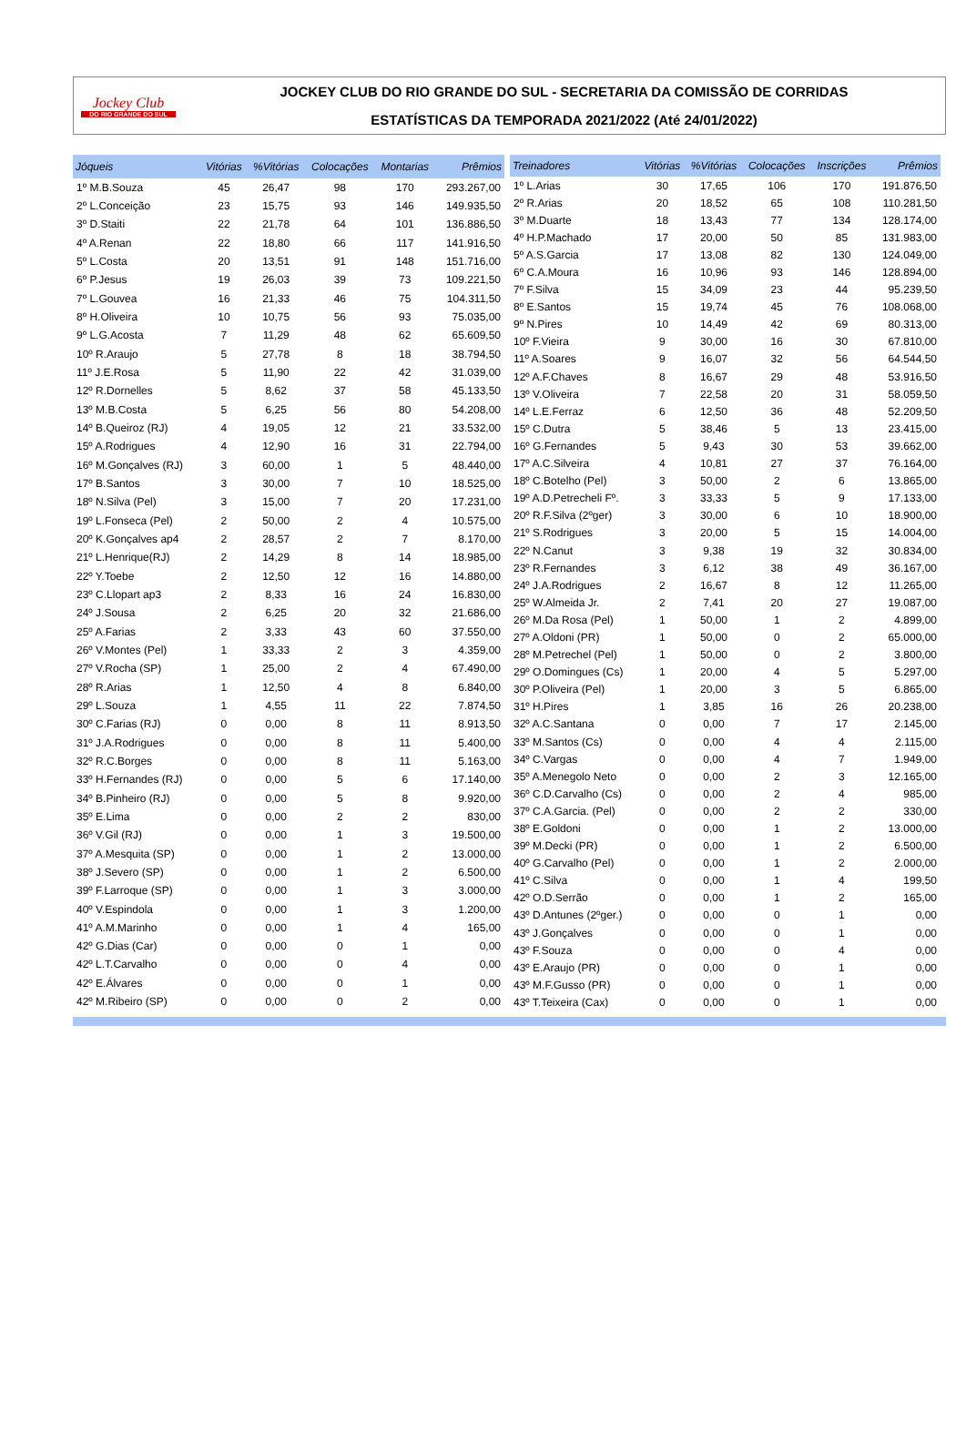Jockey Club
DO RIO GRANDE DO SUL
JOCKEY CLUB DO RIO GRANDE DO SUL - SECRETARIA DA COMISSÃO DE CORRIDAS
ESTATÍSTICAS DA TEMPORADA 2021/2022 (Até 24/01/2022)
| Jóqueis | Vitórias | %Vitórias | Colocações | Montarias | Prêmios |
| --- | --- | --- | --- | --- | --- |
| 1º M.B.Souza | 45 | 26,47 | 98 | 170 | 293.267,00 |
| 2º L.Conceição | 23 | 15,75 | 93 | 146 | 149.935,50 |
| 3º D.Staiti | 22 | 21,78 | 64 | 101 | 136.886,50 |
| 4º A.Renan | 22 | 18,80 | 66 | 117 | 141.916,50 |
| 5º L.Costa | 20 | 13,51 | 91 | 148 | 151.716,00 |
| 6º P.Jesus | 19 | 26,03 | 39 | 73 | 109.221,50 |
| 7º L.Gouvea | 16 | 21,33 | 46 | 75 | 104.311,50 |
| 8º H.Oliveira | 10 | 10,75 | 56 | 93 | 75.035,00 |
| 9º L.G.Acosta | 7 | 11,29 | 48 | 62 | 65.609,50 |
| 10º R.Araujo | 5 | 27,78 | 8 | 18 | 38.794,50 |
| 11º J.E.Rosa | 5 | 11,90 | 22 | 42 | 31.039,00 |
| 12º R.Dornelles | 5 | 8,62 | 37 | 58 | 45.133,50 |
| 13º M.B.Costa | 5 | 6,25 | 56 | 80 | 54.208,00 |
| 14º B.Queiroz (RJ) | 4 | 19,05 | 12 | 21 | 33.532,00 |
| 15º A.Rodrigues | 4 | 12,90 | 16 | 31 | 22.794,00 |
| 16º M.Gonçalves (RJ) | 3 | 60,00 | 1 | 5 | 48.440,00 |
| 17º B.Santos | 3 | 30,00 | 7 | 10 | 18.525,00 |
| 18º N.Silva (Pel) | 3 | 15,00 | 7 | 20 | 17.231,00 |
| 19º L.Fonseca (Pel) | 2 | 50,00 | 2 | 4 | 10.575,00 |
| 20º K.Gonçalves ap4 | 2 | 28,57 | 2 | 7 | 8.170,00 |
| 21º L.Henrique(RJ) | 2 | 14,29 | 8 | 14 | 18.985,00 |
| 22º Y.Toebe | 2 | 12,50 | 12 | 16 | 14.880,00 |
| 23º C.Llopart ap3 | 2 | 8,33 | 16 | 24 | 16.830,00 |
| 24º J.Sousa | 2 | 6,25 | 20 | 32 | 21.686,00 |
| 25º A.Farias | 2 | 3,33 | 43 | 60 | 37.550,00 |
| 26º V.Montes (Pel) | 1 | 33,33 | 2 | 3 | 4.359,00 |
| 27º V.Rocha (SP) | 1 | 25,00 | 2 | 4 | 67.490,00 |
| 28º R.Arias | 1 | 12,50 | 4 | 8 | 6.840,00 |
| 29º L.Souza | 1 | 4,55 | 11 | 22 | 7.874,50 |
| 30º C.Farias (RJ) | 0 | 0,00 | 8 | 11 | 8.913,50 |
| 31º J.A.Rodrigues | 0 | 0,00 | 8 | 11 | 5.400,00 |
| 32º R.C.Borges | 0 | 0,00 | 8 | 11 | 5.163,00 |
| 33º H.Fernandes (RJ) | 0 | 0,00 | 5 | 6 | 17.140,00 |
| 34º B.Pinheiro (RJ) | 0 | 0,00 | 5 | 8 | 9.920,00 |
| 35º E.Lima | 0 | 0,00 | 2 | 2 | 830,00 |
| 36º V.Gil (RJ) | 0 | 0,00 | 1 | 3 | 19.500,00 |
| 37º A.Mesquita (SP) | 0 | 0,00 | 1 | 2 | 13.000,00 |
| 38º J.Severo (SP) | 0 | 0,00 | 1 | 2 | 6.500,00 |
| 39º F.Larroque (SP) | 0 | 0,00 | 1 | 3 | 3.000,00 |
| 40º V.Espindola | 0 | 0,00 | 1 | 3 | 1.200,00 |
| 41º A.M.Marinho | 0 | 0,00 | 1 | 4 | 165,00 |
| 42º G.Dias (Car) | 0 | 0,00 | 0 | 1 | 0,00 |
| 42º L.T.Carvalho | 0 | 0,00 | 0 | 4 | 0,00 |
| 42º E.Álvares | 0 | 0,00 | 0 | 1 | 0,00 |
| 42º M.Ribeiro (SP) | 0 | 0,00 | 0 | 2 | 0,00 |
| Treinadores | Vitórias | %Vitórias | Colocações | Inscrições | Prêmios |
| --- | --- | --- | --- | --- | --- |
| 1º L.Arias | 30 | 17,65 | 106 | 170 | 191.876,50 |
| 2º R.Arias | 20 | 18,52 | 65 | 108 | 110.281,50 |
| 3º M.Duarte | 18 | 13,43 | 77 | 134 | 128.174,00 |
| 4º H.P.Machado | 17 | 20,00 | 50 | 85 | 131.983,00 |
| 5º A.S.Garcia | 17 | 13,08 | 82 | 130 | 124.049,00 |
| 6º C.A.Moura | 16 | 10,96 | 93 | 146 | 128.894,00 |
| 7º F.Silva | 15 | 34,09 | 23 | 44 | 95.239,50 |
| 8º E.Santos | 15 | 19,74 | 45 | 76 | 108.068,00 |
| 9º N.Pires | 10 | 14,49 | 42 | 69 | 80.313,00 |
| 10º F.Vieira | 9 | 30,00 | 16 | 30 | 67.810,00 |
| 11º A.Soares | 9 | 16,07 | 32 | 56 | 64.544,50 |
| 12º A.F.Chaves | 8 | 16,67 | 29 | 48 | 53.916,50 |
| 13º V.Oliveira | 7 | 22,58 | 20 | 31 | 58.059,50 |
| 14º L.E.Ferraz | 6 | 12,50 | 36 | 48 | 52.209,50 |
| 15º C.Dutra | 5 | 38,46 | 5 | 13 | 23.415,00 |
| 16º G.Fernandes | 5 | 9,43 | 30 | 53 | 39.662,00 |
| 17º A.C.Silveira | 4 | 10,81 | 27 | 37 | 76.164,00 |
| 18º C.Botelho (Pel) | 3 | 50,00 | 2 | 6 | 13.865,00 |
| 19º A.D.Petrecheli Fº. | 3 | 33,33 | 5 | 9 | 17.133,00 |
| 20º R.F.Silva (2ºger) | 3 | 30,00 | 6 | 10 | 18.900,00 |
| 21º S.Rodrigues | 3 | 20,00 | 5 | 15 | 14.004,00 |
| 22º N.Canut | 3 | 9,38 | 19 | 32 | 30.834,00 |
| 23º R.Fernandes | 3 | 6,12 | 38 | 49 | 36.167,00 |
| 24º J.A.Rodrigues | 2 | 16,67 | 8 | 12 | 11.265,00 |
| 25º W.Almeida Jr. | 2 | 7,41 | 20 | 27 | 19.087,00 |
| 26º M.Da Rosa (Pel) | 1 | 50,00 | 1 | 2 | 4.899,00 |
| 27º A.Oldoni (PR) | 1 | 50,00 | 0 | 2 | 65.000,00 |
| 28º M.Petrechel (Pel) | 1 | 50,00 | 0 | 2 | 3.800,00 |
| 29º O.Domingues (Cs) | 1 | 20,00 | 4 | 5 | 5.297,00 |
| 30º P.Oliveira (Pel) | 1 | 20,00 | 3 | 5 | 6.865,00 |
| 31º H.Pires | 1 | 3,85 | 16 | 26 | 20.238,00 |
| 32º A.C.Santana | 0 | 0,00 | 7 | 17 | 2.145,00 |
| 33º M.Santos (Cs) | 0 | 0,00 | 4 | 4 | 2.115,00 |
| 34º C.Vargas | 0 | 0,00 | 4 | 7 | 1.949,00 |
| 35º A.Menegolo Neto | 0 | 0,00 | 2 | 3 | 12.165,00 |
| 36º C.D.Carvalho (Cs) | 0 | 0,00 | 2 | 4 | 985,00 |
| 37º C.A.Garcia. (Pel) | 0 | 0,00 | 2 | 2 | 330,00 |
| 38º E.Goldoni | 0 | 0,00 | 1 | 2 | 13.000,00 |
| 39º M.Decki (PR) | 0 | 0,00 | 1 | 2 | 6.500,00 |
| 40º G.Carvalho (Pel) | 0 | 0,00 | 1 | 2 | 2.000,00 |
| 41º C.Silva | 0 | 0,00 | 1 | 4 | 199,50 |
| 42º O.D.Serrão | 0 | 0,00 | 1 | 2 | 165,00 |
| 43º D.Antunes (2ºger.) | 0 | 0,00 | 0 | 1 | 0,00 |
| 43º J.Gonçalves | 0 | 0,00 | 0 | 1 | 0,00 |
| 43º F.Souza | 0 | 0,00 | 0 | 4 | 0,00 |
| 43º E.Araujo (PR) | 0 | 0,00 | 0 | 1 | 0,00 |
| 43º M.F.Gusso (PR) | 0 | 0,00 | 0 | 1 | 0,00 |
| 43º T.Teixeira (Cax) | 0 | 0,00 | 0 | 1 | 0,00 |